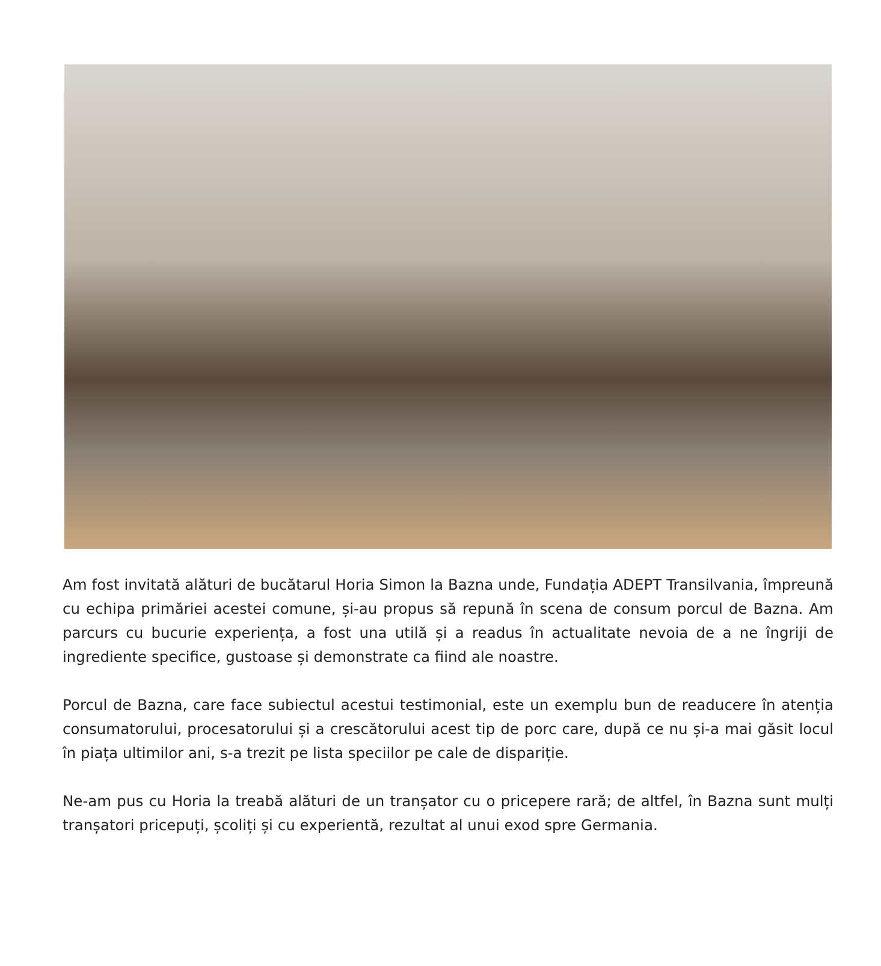Am fost invitată alături de bucătarul Horia Simon la Bazna unde, Fundația ADEPT Transilvania, împreună cu echipa primăriei acestei comune, și-au propus să repună în scena de consum porcul de Bazna. Am parcurs cu bucurie experiența, a fost una utilă și a readus în actualitate nevoia de a ne îngriji de ingrediente specifice, gustoase și demonstrate ca fiind ale noastre.
Porcul de Bazna, care face subiectul acestui testimonial, este un exemplu bun de readucere în atenția consumatorului, procesatorului și a crescătorului acest tip de porc care, după ce nu și-a mai găsit locul în piața ultimilor ani, s-a trezit pe lista speciilor pe cale de dispariție.
Ne-am pus cu Horia la treabă alături de un tranșator cu o pricepere rară; de altfel, în Bazna sunt mulți tranșatori pricepuți, școliți și cu experientă, rezultat al unui exod spre Germania.